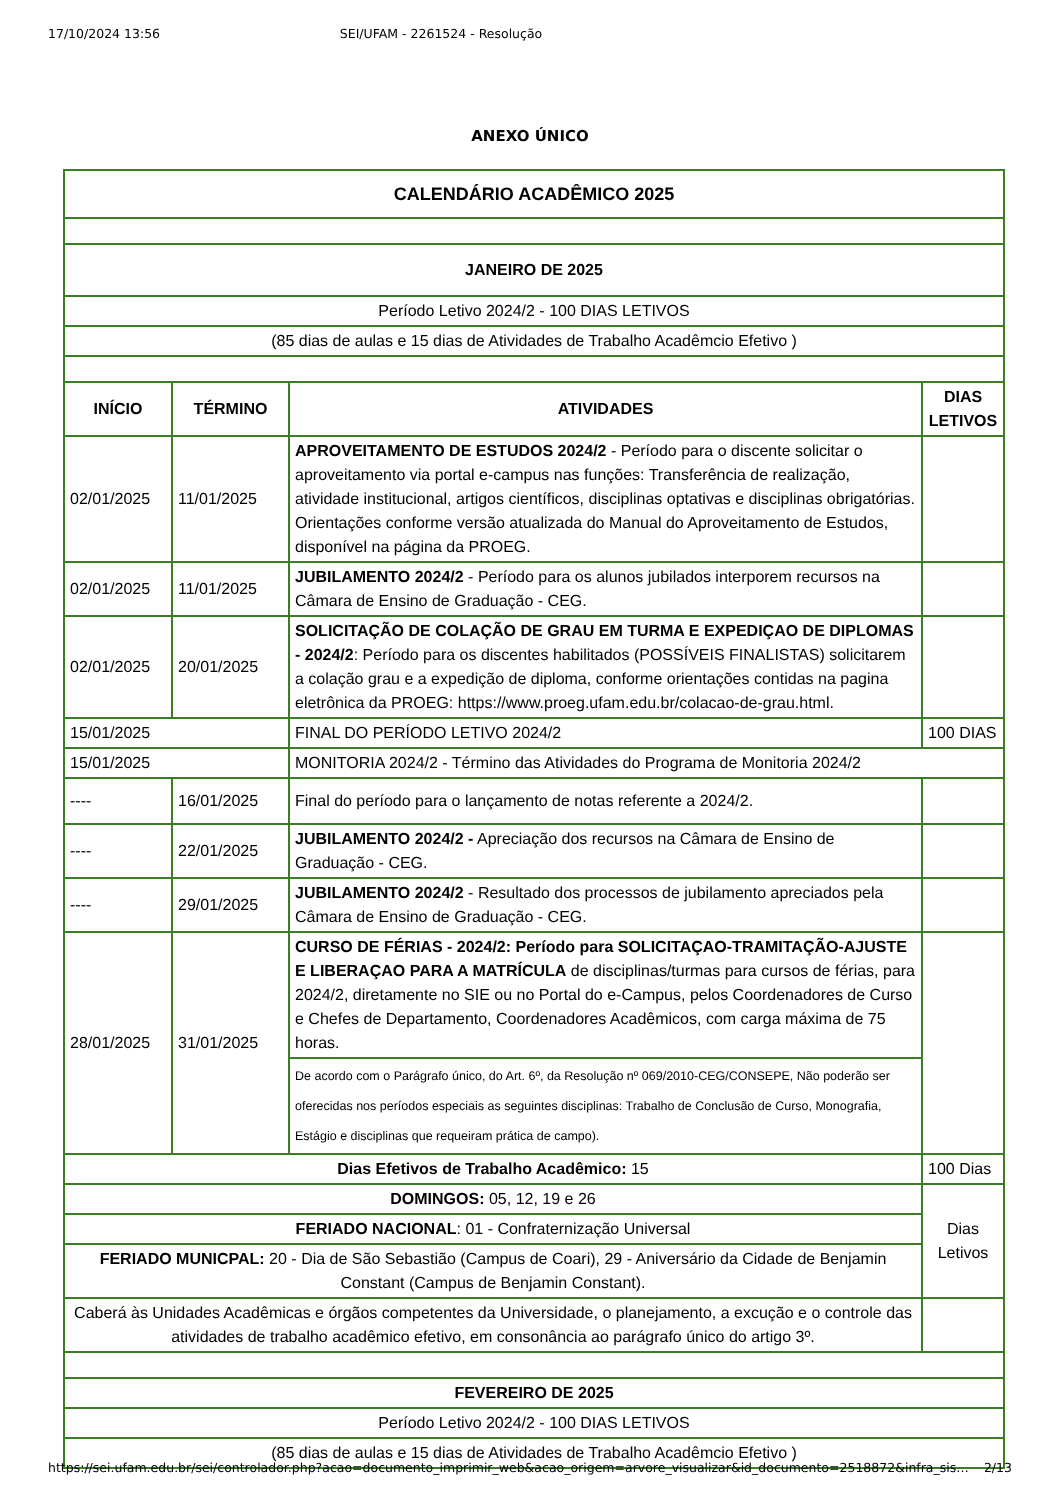17/10/2024 13:56 SEI/UFAM - 2261524 - Resolução
ANEXO ÚNICO
| CALENDÁRIO ACADÊMICO 2025 | | | |
| --- | --- | --- | --- |
| JANEIRO DE 2025 | | | |
| Período Letivo 2024/2 - 100 DIAS LETIVOS | | | |
| (85 dias de aulas e 15 dias de Atividades de Trabalho Acadêmcio Efetivo ) | | | |
| INÍCIO | TÉRMINO | ATIVIDADES | DIAS LETIVOS |
| 02/01/2025 | 11/01/2025 | APROVEITAMENTO DE ESTUDOS 2024/2 - Período para o discente solicitar o aproveitamento via portal e-campus nas funções: Transferência de realização, atividade institucional, artigos científicos, disciplinas optativas e disciplinas obrigatórias. Orientações conforme versão atualizada do Manual do Aproveitamento de Estudos, disponível na página da PROEG. | |
| 02/01/2025 | 11/01/2025 | JUBILAMENTO 2024/2 - Período para os alunos jubilados interporem recursos na Câmara de Ensino de Graduação - CEG. | |
| 02/01/2025 | 20/01/2025 | SOLICITAÇÃO DE COLAÇÃO DE GRAU EM TURMA E EXPEDIÇAO DE DIPLOMAS - 2024/2 : Período para os discentes habilitados (POSSÍVEIS FINALISTAS) solicitarem a colação grau e a expedição de diploma, conforme orientações contidas na pagina eletrônica da PROEG: https://www.proeg.ufam.edu.br/colacao-de-grau.html. | |
| 15/01/2025 | | FINAL DO PERÍODO LETIVO 2024/2 | 100 DIAS |
| 15/01/2025 | | MONITORIA 2024/2 - Término das Atividades do Programa de Monitoria 2024/2 | |
| ---- | 16/01/2025 | Final do período para o lançamento de notas referente a 2024/2. | |
| ---- | 22/01/2025 | JUBILAMENTO 2024/2 - Apreciação dos recursos na Câmara de Ensino de Graduação - CEG. | |
| ---- | 29/01/2025 | JUBILAMENTO 2024/2 - Resultado dos processos de jubilamento apreciados pela Câmara de Ensino de Graduação - CEG. | |
| 28/01/2025 | 31/01/2025 | CURSO DE FÉRIAS - 2024/2: Período para SOLICITAÇAO-TRAMITAÇÃO-AJUSTE E LIBERAÇAO PARA A MATRÍCULA de disciplinas/turmas para cursos de férias, para 2024/2, diretamente no SIE ou no Portal do e-Campus, pelos Coordenadores de Curso e Chefes de Departamento, Coordenadores Acadêmicos, com carga máxima de 75 horas. | |
| | | De acordo com o Parágrafo único, do Art. 6º, da Resolução nº 069/2010-CEG/CONSEPE, Não poderão ser oferecidas nos períodos especiais as seguintes disciplinas: Trabalho de Conclusão de Curso, Monografia, Estágio e disciplinas que requeiram prática de campo). | |
| Dias Efetivos de Trabalho Acadêmico: 15 | | | 100 Dias |
| DOMINGOS: 05, 12, 19 e 26 | | | Dias Letivos |
| FERIADO NACIONAL : 01 - Confraternização Universal | | | |
| FERIADO MUNICPAL: 20 - Dia de São Sebastião (Campus de Coari), 29 - Aniversário da Cidade de Benjamin Constant (Campus de Benjamin Constant). | | | |
| Caberá às Unidades Acadêmicas e órgãos competentes da Universidade, o planejamento, a excução e o controle das atividades de trabalho acadêmico efetivo, em consonância ao parágrafo único do artigo 3º. | | | |
| FEVEREIRO DE 2025 | | | |
| Período Letivo 2024/2 - 100 DIAS LETIVOS | | | |
| (85 dias de aulas e 15 dias de Atividades de Trabalho Acadêmcio Efetivo ) | | | |
https://sei.ufam.edu.br/sei/controlador.php?acao=documento_imprimir_web&acao_origem=arvore_visualizar&id_documento=2518872&infra_sis… 2/13